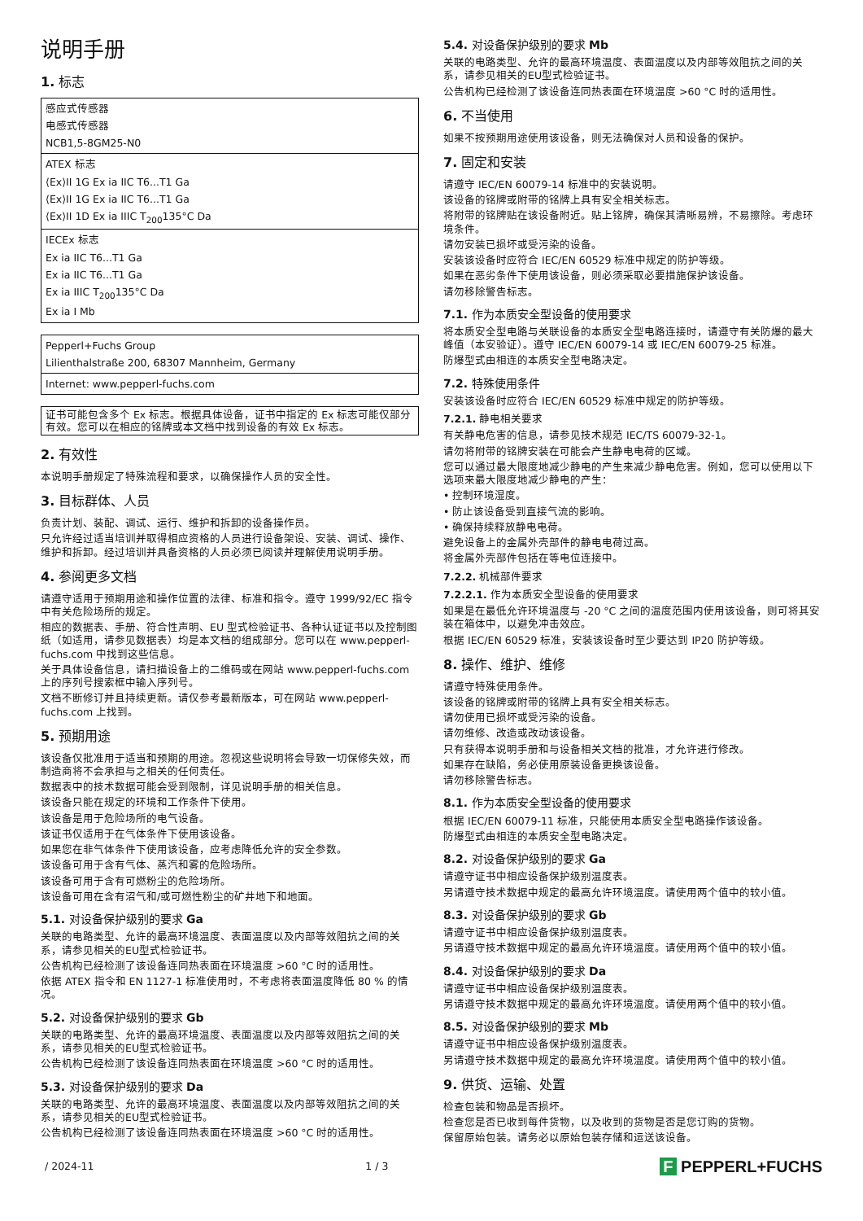说明手册
1. 标志
| 感应式传感器 电感式传感器 NCB1,5-8GM25-N0 |
| ATEX 标志 ⟨Ex⟩II 1G Ex ia IIC T6...T1 Ga ⟨Ex⟩II 1G Ex ia IIC T6...T1 Ga ⟨Ex⟩II 1D Ex ia IIIC T<sub>200</sub>135°C Da |
| IECEx 标志 Ex ia IIC T6...T1 Ga Ex ia IIC T6...T1 Ga Ex ia IIIC T<sub>200</sub>135°C Da Ex ia I Mb |
| Pepperl+Fuchs Group Lilienthalstraße 200, 68307 Mannheim, Germany |
| Internet: www.pepperl-fuchs.com |
| 证书可能包含多个 Ex 标志。根据具体设备，证书中指定的 Ex 标志可能仅部分有效。您可以在相应的铭牌或本文档中找到设备的有效 Ex 标志。 |
2. 有效性
本说明手册规定了特殊流程和要求，以确保操作人员的安全性。
3. 目标群体、人员
负责计划、装配、调试、运行、维护和拆卸的设备操作员。
只允许经过适当培训并取得相应资格的人员进行设备架设、安装、调试、操作、维护和拆卸。经过培训并具备资格的人员必须已阅读并理解使用说明手册。
4. 参阅更多文档
请遵守适用于预期用途和操作位置的法律、标准和指令。遵守 1999/92/EC 指令中有关危险场所的规定。
相应的数据表、手册、符合性声明、EU 型式检验证书、各种认证证书以及控制图纸（如适用，请参见数据表）均是本文档的组成部分。您可以在 www.pepperl-fuchs.com 中找到这些信息。
关于具体设备信息，请扫描设备上的二维码或在网站 www.pepperl-fuchs.com 上的序列号搜索框中输入序列号。
文档不断修订并且持续更新。请仅参考最新版本，可在网站 www.pepperl-fuchs.com 上找到。
5. 预期用途
该设备仅批准用于适当和预期的用途。忽视这些说明将会导致一切保修失效，而制造商将不会承担与之相关的任何责任。
数据表中的技术数据可能会受到限制，详见说明手册的相关信息。
该设备只能在规定的环境和工作条件下使用。
该设备是用于危险场所的电气设备。
该证书仅适用于在气体条件下使用该设备。
如果您在非气体条件下使用该设备，应考虑降低允许的安全参数。
该设备可用于含有气体、蒸汽和雾的危险场所。
该设备可用于含有可燃粉尘的危险场所。
该设备可用在含有沼气和/或可燃性粉尘的矿井地下和地面。
5.1. 对设备保护级别的要求 Ga
关联的电路类型、允许的最高环境温度、表面温度以及内部等效阻抗之间的关系，请参见相关的EU型式检验证书。
公告机构已经检测了该设备连同热表面在环境温度 >60 °C 时的适用性。
依据 ATEX 指令和 EN 1127-1 标准使用时，不考虑将表面温度降低 80 % 的情况。
5.2. 对设备保护级别的要求 Gb
关联的电路类型、允许的最高环境温度、表面温度以及内部等效阻抗之间的关系，请参见相关的EU型式检验证书。
公告机构已经检测了该设备连同热表面在环境温度 >60 °C 时的适用性。
5.3. 对设备保护级别的要求 Da
关联的电路类型、允许的最高环境温度、表面温度以及内部等效阻抗之间的关系，请参见相关的EU型式检验证书。
公告机构已经检测了该设备连同热表面在环境温度 >60 °C 时的适用性。
5.4. 对设备保护级别的要求 Mb
关联的电路类型、允许的最高环境温度、表面温度以及内部等效阻抗之间的关系，请参见相关的EU型式检验证书。
公告机构已经检测了该设备连同热表面在环境温度 >60 °C 时的适用性。
6. 不当使用
如果不按预期用途使用该设备，则无法确保对人员和设备的保护。
7. 固定和安装
请遵守 IEC/EN 60079-14 标准中的安装说明。
该设备的铭牌或附带的铭牌上具有安全相关标志。
将附带的铭牌贴在该设备附近。贴上铭牌，确保其清晰易辨，不易擦除。考虑环境条件。
请勿安装已损坏或受污染的设备。
安装该设备时应符合 IEC/EN 60529 标准中规定的防护等级。
如果在恶劣条件下使用该设备，则必须采取必要措施保护该设备。
请勿移除警告标志。
7.1. 作为本质安全型设备的使用要求
将本质安全型电路与关联设备的本质安全型电路连接时，请遵守有关防爆的最大峰值（本安验证）。遵守 IEC/EN 60079-14 或 IEC/EN 60079-25 标准。
防爆型式由相连的本质安全型电路决定。
7.2. 特殊使用条件
安装该设备时应符合 IEC/EN 60529 标准中规定的防护等级。
7.2.1. 静电相关要求
有关静电危害的信息，请参见技术规范 IEC/TS 60079-32-1。
请勿将附带的铭牌安装在可能会产生静电电荷的区域。
您可以通过最大限度地减少静电的产生来减少静电危害。例如，您可以使用以下选项来最大限度地减少静电的产生：
• 控制环境湿度。
• 防止该设备受到直接气流的影响。
• 确保持续释放静电电荷。
避免设备上的金属外壳部件的静电电荷过高。
将金属外壳部件包括在等电位连接中。
7.2.2. 机械部件要求
7.2.2.1. 作为本质安全型设备的使用要求
如果是在最低允许环境温度与 -20 °C 之间的温度范围内使用该设备，则可将其安装在箱体中，以避免冲击效应。
根据 IEC/EN 60529 标准，安装该设备时至少要达到 IP20 防护等级。
8. 操作、维护、维修
请遵守特殊使用条件。
该设备的铭牌或附带的铭牌上具有安全相关标志。
请勿使用已损坏或受污染的设备。
请勿维修、改造或改动该设备。
只有获得本说明手册和与设备相关文档的批准，才允许进行修改。
如果存在缺陷，务必使用原装设备更换该设备。
请勿移除警告标志。
8.1. 作为本质安全型设备的使用要求
根据 IEC/EN 60079-11 标准，只能使用本质安全型电路操作该设备。
防爆型式由相连的本质安全型电路决定。
8.2. 对设备保护级别的要求 Ga
请遵守证书中相应设备保护级别温度表。
另请遵守技术数据中规定的最高允许环境温度。请使用两个值中的较小值。
8.3. 对设备保护级别的要求 Gb
请遵守证书中相应设备保护级别温度表。
另请遵守技术数据中规定的最高允许环境温度。请使用两个值中的较小值。
8.4. 对设备保护级别的要求 Da
请遵守证书中相应设备保护级别温度表。
另请遵守技术数据中规定的最高允许环境温度。请使用两个值中的较小值。
8.5. 对设备保护级别的要求 Mb
请遵守证书中相应设备保护级别温度表。
另请遵守技术数据中规定的最高允许环境温度。请使用两个值中的较小值。
9. 供货、运输、处置
检查包装和物品是否损坏。
检查您是否已收到每件货物，以及收到的货物是否是您订购的货物。
保留原始包装。请务必以原始包装存储和运送该设备。
/ 2024-11 1 / 3 F PEPPERL+FUCHS